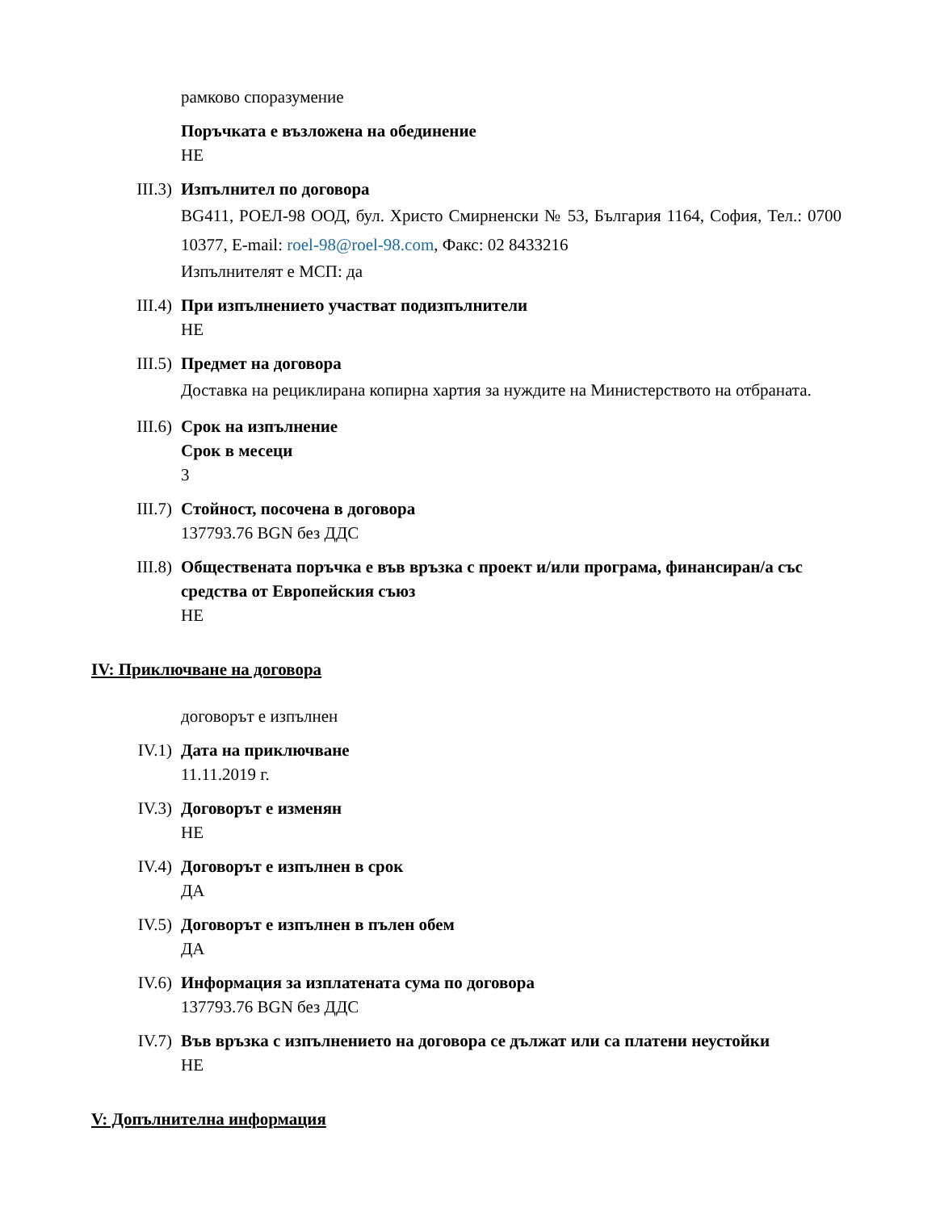рамково споразумение
Поръчката е възложена на обединение
НЕ
III.3) Изпълнител по договора
BG411, РОЕЛ-98 ООД, бул. Христо Смирненски № 53, България 1164, София, Тел.: 0700 10377, E-mail: roel-98@roel-98.com, Факс: 02 8433216
Изпълнителят е МСП: да
III.4) При изпълнението участват подизпълнители
НЕ
III.5) Предмет на договора
Доставка на рециклирана копирна хартия за нуждите на Министерството на отбраната.
III.6) Срок на изпълнение
Срок в месеци
3
III.7) Стойност, посочена в договора
137793.76 BGN без ДДС
III.8) Обществената поръчка е във връзка с проект и/или програма, финансиран/а със средства от Европейския съюз
НЕ
IV: Приключване на договора
договорът е изпълнен
IV.1) Дата на приключване
11.11.2019 г.
IV.3) Договорът е изменян
НЕ
IV.4) Договорът е изпълнен в срок
ДА
IV.5) Договорът е изпълнен в пълен обем
ДА
IV.6) Информация за изплатената сума по договора
137793.76 BGN без ДДС
IV.7) Във връзка с изпълнението на договора се дължат или са платени неустойки
НЕ
V: Допълнителна информация